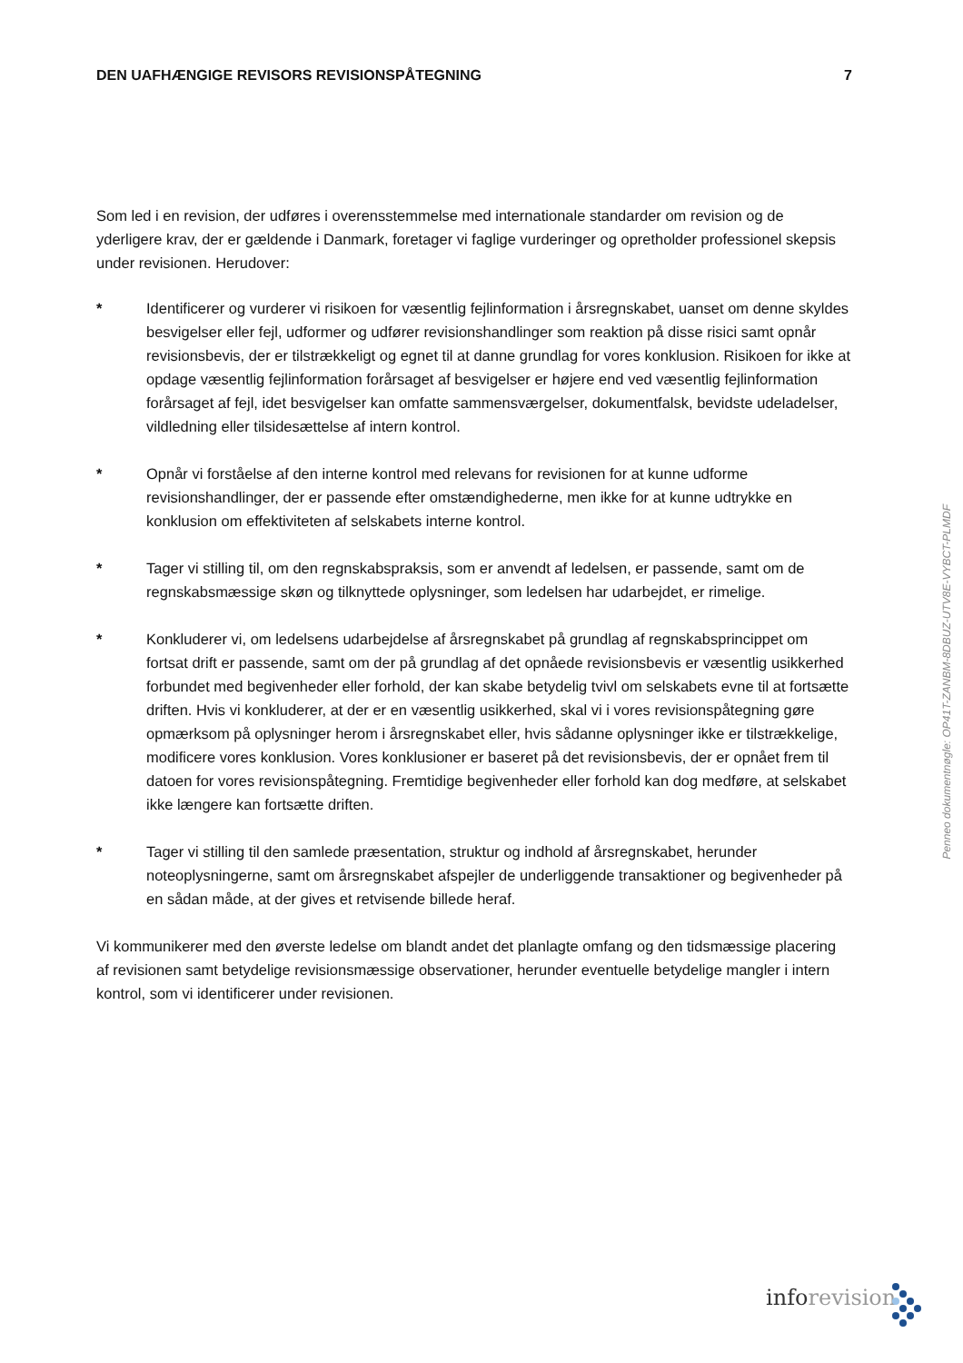DEN UAFHÆNGIGE REVISORS REVISIONSPÅTEGNING
7
Som led i en revision, der udføres i overensstemmelse med internationale standarder om revision og de yderligere krav, der er gældende i Danmark, foretager vi faglige vurderinger og opretholder professionel skepsis under revisionen. Herudover:
* Identificerer og vurderer vi risikoen for væsentlig fejlinformation i årsregnskabet, uanset om denne skyldes besvigelser eller fejl, udformer og udfører revisionshandlinger som reaktion på disse risici samt opnår revisionsbevis, der er tilstrækkeligt og egnet til at danne grundlag for vores konklusion. Risikoen for ikke at opdage væsentlig fejlinformation forårsaget af besvigelser er højere end ved væsentlig fejlinformation forårsaget af fejl, idet besvigelser kan omfatte sammensværgelser, dokumentfalsk, bevidste udeladelser, vildledning eller tilsidesættelse af intern kontrol.
* Opnår vi forståelse af den interne kontrol med relevans for revisionen for at kunne udforme revisionshandlinger, der er passende efter omstændighederne, men ikke for at kunne udtrykke en konklusion om effektiviteten af selskabets interne kontrol.
* Tager vi stilling til, om den regnskabspraksis, som er anvendt af ledelsen, er passende, samt om de regnskabsmæssige skøn og tilknyttede oplysninger, som ledelsen har udarbejdet, er rimelige.
* Konkluderer vi, om ledelsens udarbejdelse af årsregnskabet på grundlag af regnskabsprincippet om fortsat drift er passende, samt om der på grundlag af det opnåede revisionsbevis er væsentlig usikkerhed forbundet med begivenheder eller forhold, der kan skabe betydelig tvivl om selskabets evne til at fortsætte driften. Hvis vi konkluderer, at der er en væsentlig usikkerhed, skal vi i vores revisionspåtegning gøre opmærksom på oplysninger herom i årsregnskabet eller, hvis sådanne oplysninger ikke er tilstrækkelige, modificere vores konklusion. Vores konklusioner er baseret på det revisionsbevis, der er opnået frem til datoen for vores revisionspåtegning. Fremtidige begivenheder eller forhold kan dog medføre, at selskabet ikke længere kan fortsætte driften.
* Tager vi stilling til den samlede præsentation, struktur og indhold af årsregnskabet, herunder noteoplysningerne, samt om årsregnskabet afspejler de underliggende transaktioner og begivenheder på en sådan måde, at der gives et retvisende billede heraf.
Vi kommunikerer med den øverste ledelse om blandt andet det planlagte omfang og den tidsmæssige placering af revisionen samt betydelige revisionsmæssige observationer, herunder eventuelle betydelige mangler i intern kontrol, som vi identificerer under revisionen.
Penneo dokumentnøgle: OP41T-ZANBM-8DBUZ-UTV8E-VYBCT-PLMDF
inforevision